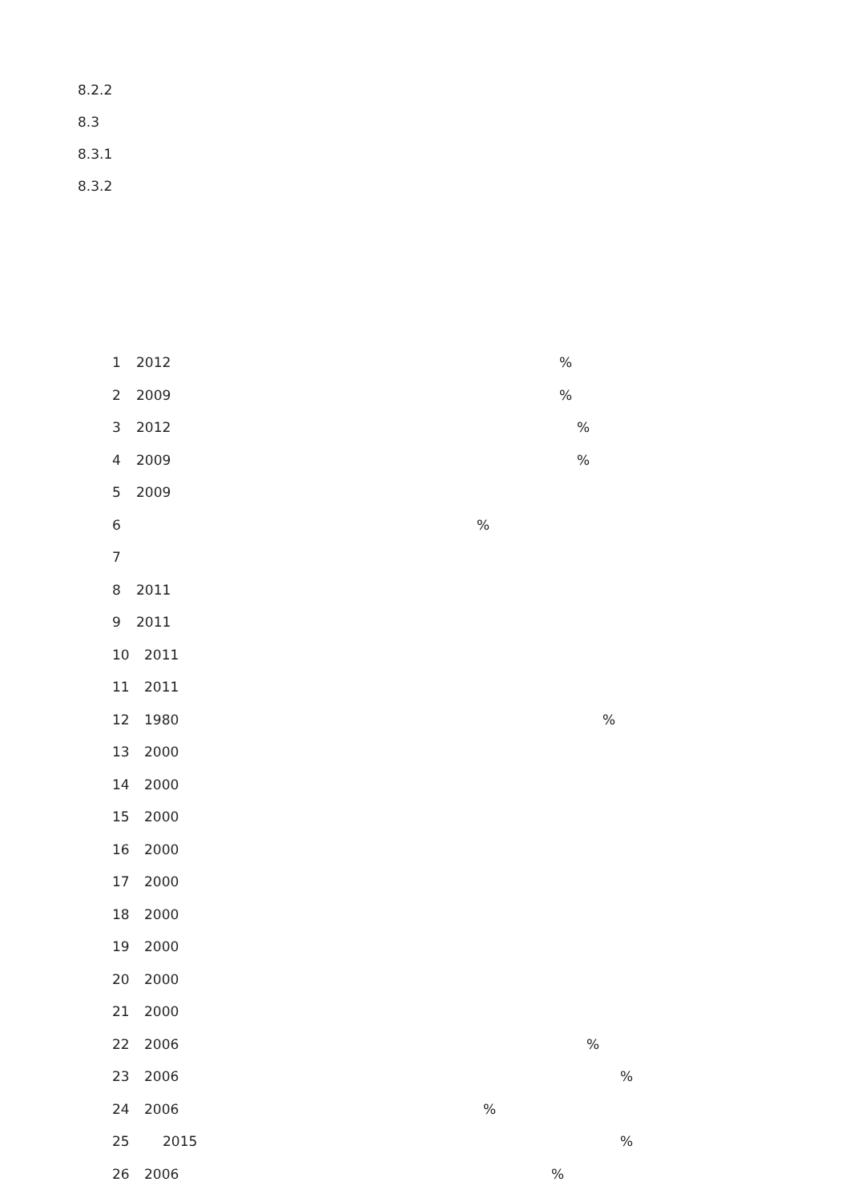8.2.2
8.3
8.3.1
8.3.2
1 2012 %
2 2009 %
3 2012 %
4 2009 %
5 2009
6 %
7 8 2011
9 2011
10 2011
11 2011
12 1980 %
13 2000
14 2000
15 2000
16 2000
17 2000
18 2000
19 2000
20 2000
21 2000
22 2006 %
23 2006 %
24 2006 %
25 2015 %
26 2006 %